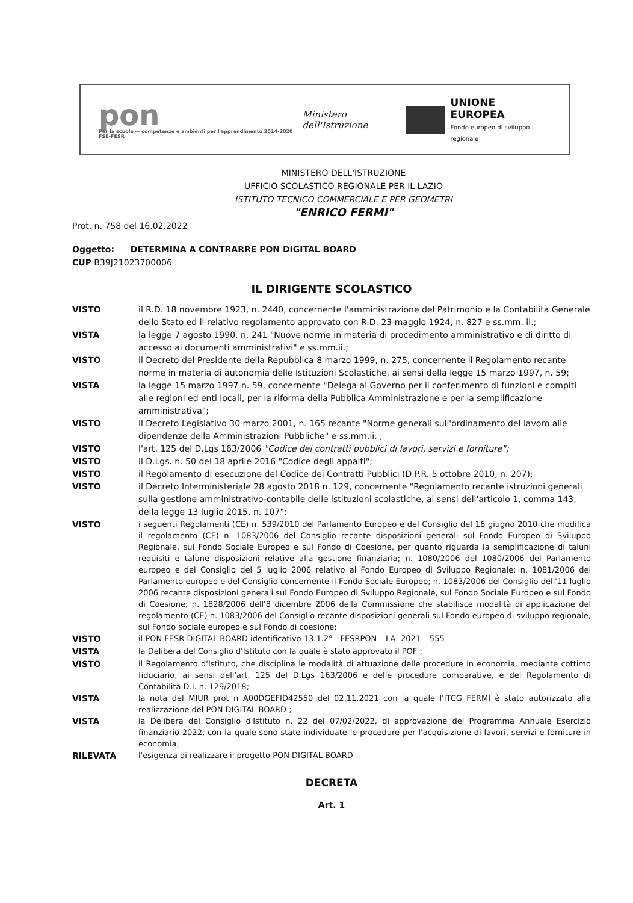pon
Per la scuola — competenze e ambienti per l'apprendimento 2014-2020 FSE-FESR
Ministero dell'Istruzione
UNIONE EUROPEA
Fondo europeo di sviluppo regionale
MINISTERO DELL'ISTRUZIONE
UFFICIO SCOLASTICO REGIONALE PER IL LAZIO
ISTITUTO TECNICO COMMERCIALE E PER GEOMETRI
"ENRICO FERMI"
Prot. n. 758 del 16.02.2022
Oggetto: DETERMINA A CONTRARRE PON DIGITAL BOARD
CUP B39J21023700006
IL DIRIGENTE SCOLASTICO
VISTO il R.D. 18 novembre 1923, n. 2440, concernente l'amministrazione del Patrimonio e la Contabilità Generale dello Stato ed il relativo regolamento approvato con R.D. 23 maggio 1924, n. 827 e ss.mm. ii.;
VISTA la legge 7 agosto 1990, n. 241 "Nuove norme in materia di procedimento amministrativo e di diritto di accesso ai documenti amministrativi" e ss.mm.ii.;
VISTO il Decreto del Presidente della Repubblica 8 marzo 1999, n. 275, concernente il Regolamento recante norme in materia di autonomia delle Istituzioni Scolastiche, ai sensi della legge 15 marzo 1997, n. 59;
VISTA la legge 15 marzo 1997 n. 59, concernente "Delega al Governo per il conferimento di funzioni e compiti alle regioni ed enti locali, per la riforma della Pubblica Amministrazione e per la semplificazione amministrativa";
VISTO il Decreto Legislativo 30 marzo 2001, n. 165 recante "Norme generali sull'ordinamento del lavoro alle dipendenze della Amministrazioni Pubbliche" e ss.mm.ii. ;
VISTO l'art. 125 del D.Lgs 163/2006 "Codice dei contratti pubblici di lavori, servizi e forniture";
VISTO il D.Lgs. n. 50 del 18 aprile 2016 "Codice degli appalti";
VISTO il Regolamento di esecuzione del Codice dei Contratti Pubblici (D.P.R. 5 ottobre 2010, n. 207);
VISTO il Decreto Interministeriale 28 agosto 2018 n. 129, concernente "Regolamento recante istruzioni generali sulla gestione amministrativo-contabile delle istituzioni scolastiche, ai sensi dell'articolo 1, comma 143, della legge 13 luglio 2015, n. 107";
VISTO
i seguenti Regolamenti (CE) n. 539/2010 del Parlamento Europeo e del Consiglio del 16 giugno 2010 che modifica il regolamento (CE) n. 1083/2006 del Consiglio recante disposizioni generali sul Fondo Europeo di Sviluppo Regionale, sul Fondo Sociale Europeo e sul Fondo di Coesione, per quanto riguarda la semplificazione di taluni requisiti e talune disposizioni relative alla gestione finanziaria; n. 1080/2006 del 1080/2006 del Parlamento europeo e del Consiglio del 5 luglio 2006 relativo al Fondo Europeo di Sviluppo Regionale; n. 1081/2006 del Parlamento europeo e del Consiglio concernente il Fondo Sociale Europeo; n. 1083/2006 del Consiglio dell'11 luglio 2006 recante disposizioni generali sul Fondo Europeo di Sviluppo Regionale, sul Fondo Sociale Europeo e sul Fondo di Coesione; n. 1828/2006 dell'8 dicembre 2006 della Commissione che stabilisce modalità di applicazione del regolamento (CE) n. 1083/2006 del Consiglio recante disposizioni generali sul Fondo europeo di sviluppo regionale, sul Fondo sociale europeo e sul Fondo di coesione;
VISTO
il PON FESR DIGITAL BOARD identificativo 13.1.2° - FESRPON – LA- 2021 – 555
VISTA
la Delibera del Consiglio d'Istituto con la quale è stato approvato il POF ;
VISTO
il Regolamento d'Istituto, che disciplina le modalità di attuazione delle procedure in economia, mediante cottimo fiduciario, ai sensi dell'art. 125 del D.Lgs 163/2006 e delle procedure comparative, e del Regolamento di Contabilità D.I. n. 129/2018;
VISTA
la nota del MIUR prot n A00DGEFID42550 del 02.11.2021 con la quale l'ITCG FERMI è stato autorizzato alla realizzazione del PON DIGITAL BOARD ;
VISTA
la Delibera del Consiglio d'Istituto n. 22 del 07/02/2022, di approvazione del Programma Annuale Esercizio finanziario 2022, con la quale sono state individuate le procedure per l'acquisizione di lavori, servizi e forniture in economia;
RILEVATA
l'esigenza di realizzare il progetto PON DIGITAL BOARD
DECRETA
Art. 1